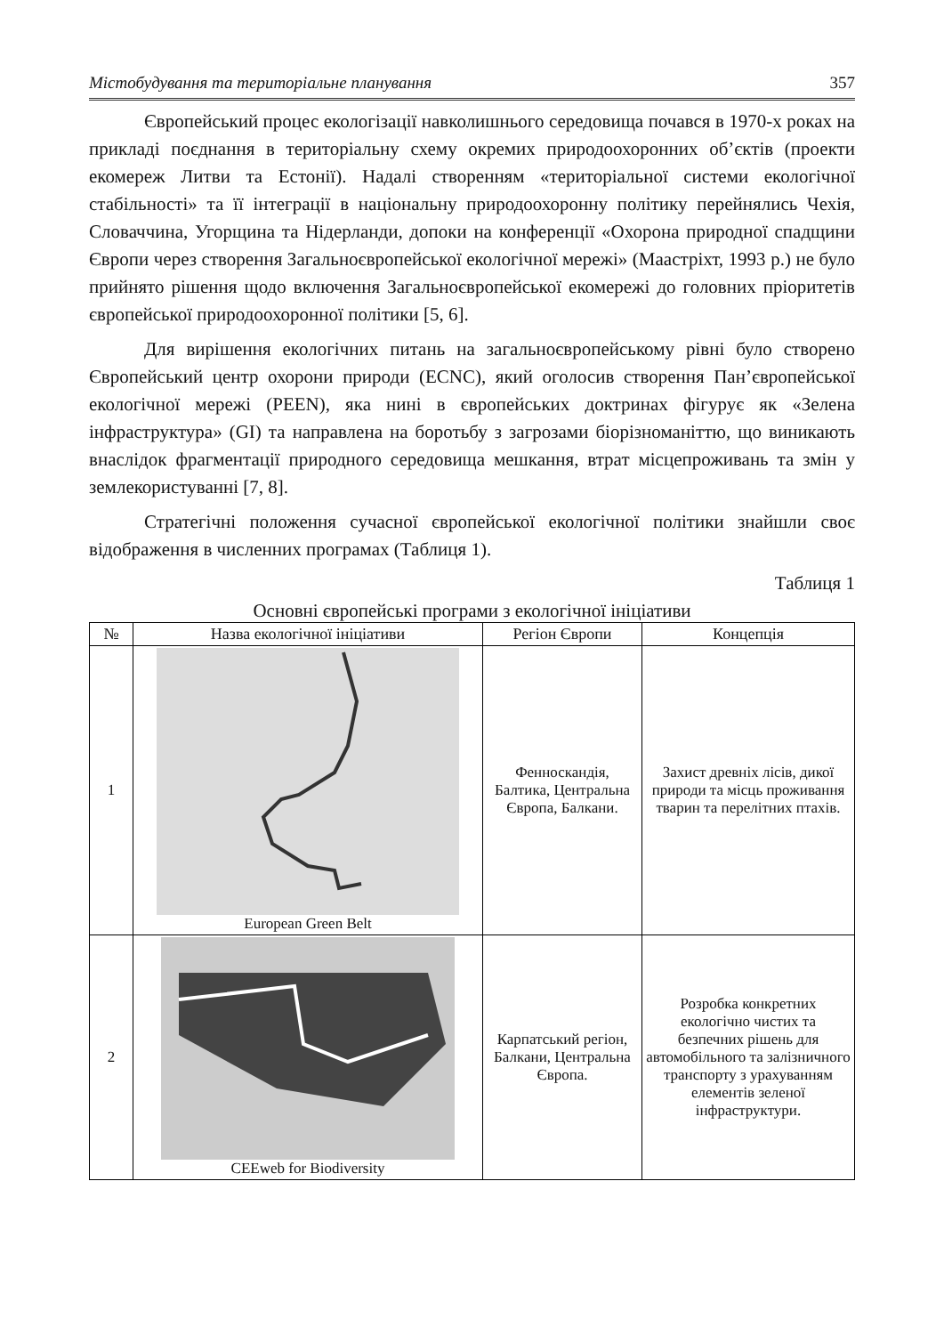Містобудування та територіальне планування 357
Європейський процес екологізації навколишнього середовища почався в 1970-х роках на прикладі поєднання в територіальну схему окремих природоохоронних об’єктів (проекти екомереж Литви та Естонії). Надалі створенням «територіальної системи екологічної стабільності» та її інтеграції в національну природоохоронну політику перейнялись Чехія, Словаччина, Угорщина та Нідерланди, допоки на конференції «Охорона природної спадщини Європи через створення Загальноєвропейської екологічної мережі» (Маастріхт, 1993 р.) не було прийнято рішення щодо включення Загальноєвропейської екомережі до головних пріоритетів європейської природоохоронної політики [5, 6].
Для вирішення екологічних питань на загальноєвропейському рівні було створено Європейський центр охорони природи (ECNC), який оголосив створення Пан’європейської екологічної мережі (PEEN), яка нині в європейських доктринах фігурує як «Зелена інфраструктура» (GI) та направлена на боротьбу з загрозами біорізноманіттю, що виникають внаслідок фрагментації природного середовища мешкання, втрат місцепроживань та змін у землекористуванні [7, 8].
Стратегічні положення сучасної європейської екологічної політики знайшли своє відображення в численних програмах (Таблиця 1).
Таблиця 1
Основні європейські програми з екологічної ініціативи
| № | Назва екологічної ініціативи | Регіон Європи | Концепція |
| --- | --- | --- | --- |
| 1 | European Green Belt | Фенноскандія, Балтика, Центральна Європа, Балкани. | Захист древніх лісів, дикої природи та місць проживання тварин та перелітних птахів. |
| 2 | CEEweb for Biodiversity | Карпатський регіон, Балкани, Центральна Європа. | Розробка конкретних екологічно чистих та безпечних рішень для автомобільного та залізничного транспорту з урахуванням елементів зеленої інфраструктури. |